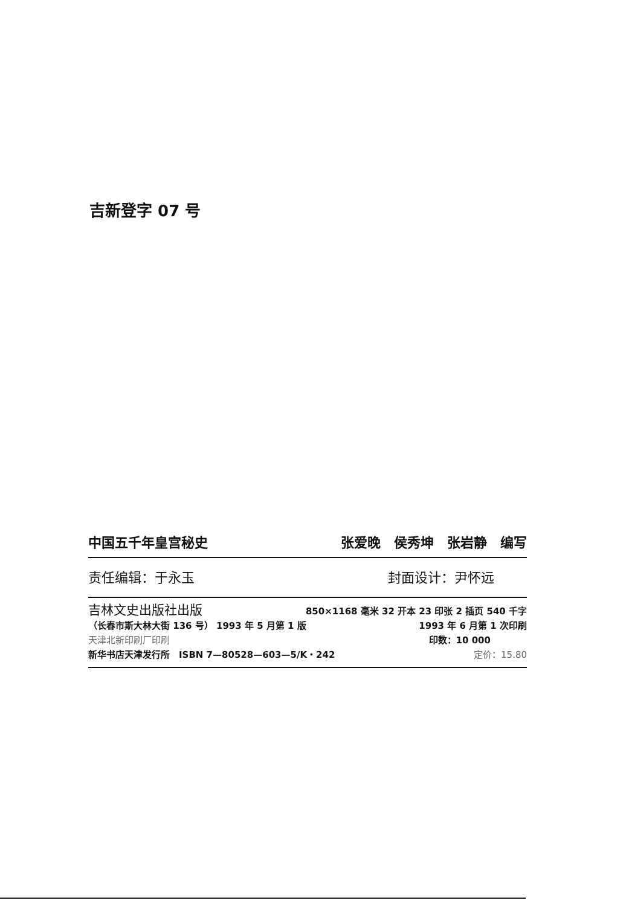吉新登字 07 号
中国五千年皇宫秘史 张爱晚　侯秀坤　张岩静　编写
责任编辑：于永玉 封面设计：尹怀远
吉林文史出版社出版 850×1168 毫米 32 开本 23 印张 2 插页 540 千字
（长春市斯大林大街 136 号） 1993 年 5 月第 1 版 1993 年 6 月第 1 次印刷
天津北新印刷厂印刷 印数：10 000
新华书店天津发行所　ISBN 7—80528—603—5/K・242 定价：15.80